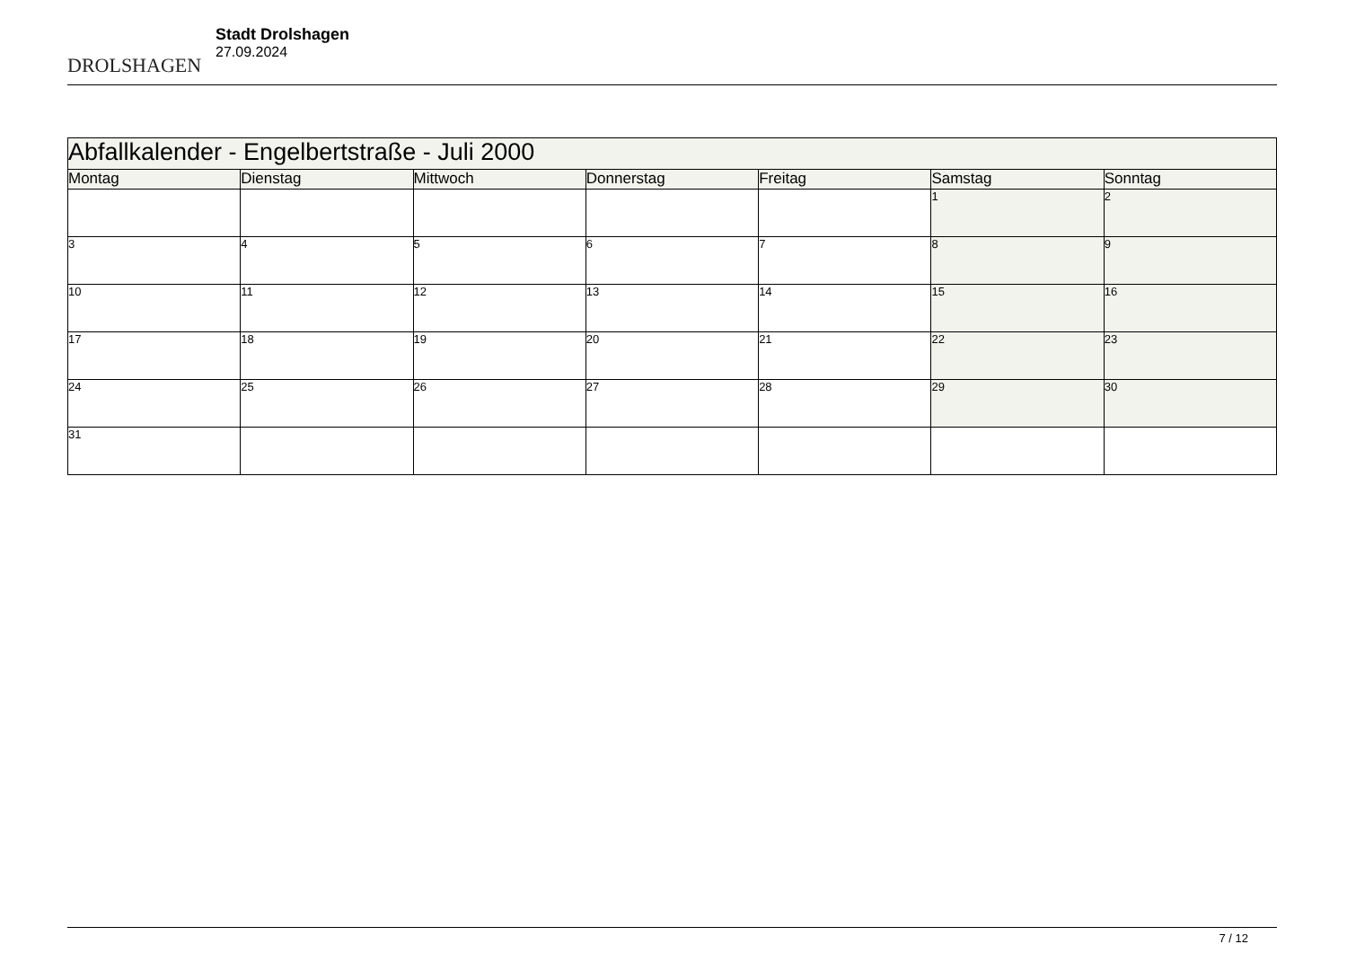DROLSHAGEN
Stadt Drolshagen
27.09.2024
| Abfallkalender - Engelbertstraße - Juli 2000 | | | | | | |
| --- | --- | --- | --- | --- | --- | --- |
| Montag | Dienstag | Mittwoch | Donnerstag | Freitag | Samstag | Sonntag |
| | | | | | 1 | 2 |
| 3 | 4 | 5 | 6 | 7 | 8 | 9 |
| 10 | 11 | 12 | 13 | 14 | 15 | 16 |
| 17 | 18 | 19 | 20 | 21 | 22 | 23 |
| 24 | 25 | 26 | 27 | 28 | 29 | 30 |
| 31 | | | | | | |
7 / 12